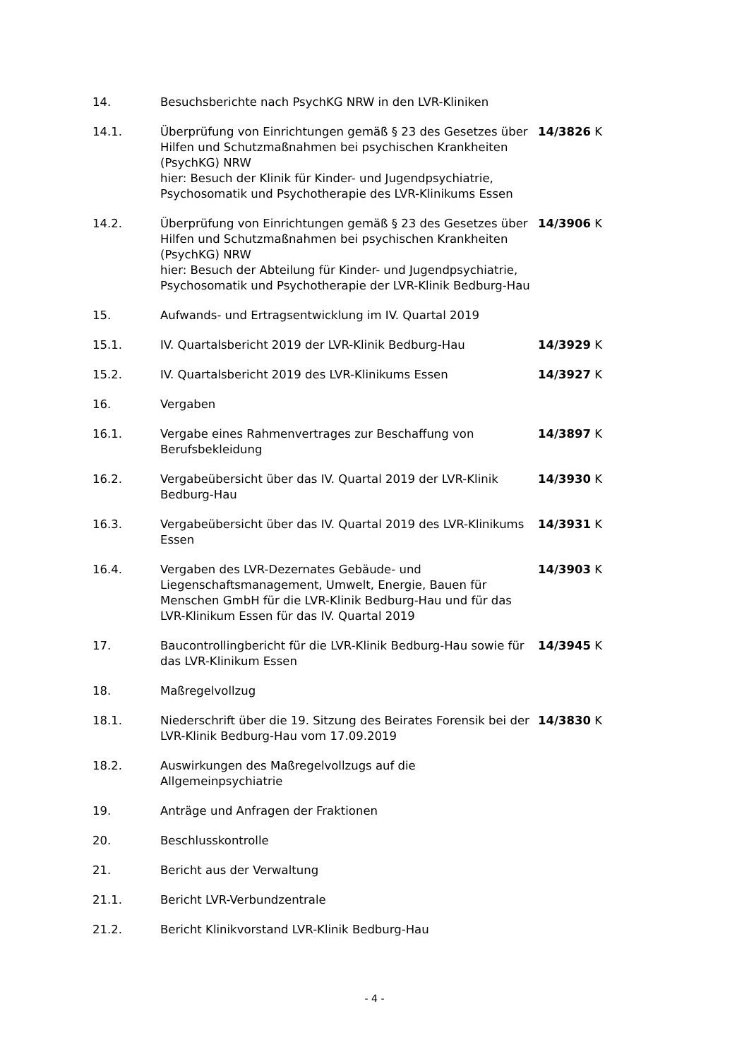| 14. | Besuchsberichte nach PsychKG NRW in den LVR-Kliniken | |
| 14.1. | Überprüfung von Einrichtungen gemäß § 23 des Gesetzes über Hilfen und Schutzmaßnahmen bei psychischen Krankheiten (PsychKG) NRW hier: Besuch der Klinik für Kinder- und Jugendpsychiatrie, Psychosomatik und Psychotherapie des LVR-Klinikums Essen | 14/3826 K |
| 14.2. | Überprüfung von Einrichtungen gemäß § 23 des Gesetzes über Hilfen und Schutzmaßnahmen bei psychischen Krankheiten (PsychKG) NRW hier: Besuch der Abteilung für Kinder- und Jugendpsychiatrie, Psychosomatik und Psychotherapie der LVR-Klinik Bedburg-Hau | 14/3906 K |
| 15. | Aufwands- und Ertragsentwicklung im IV. Quartal 2019 | |
| 15.1. | IV. Quartalsbericht 2019 der LVR-Klinik Bedburg-Hau | 14/3929 K |
| 15.2. | IV. Quartalsbericht 2019 des LVR-Klinikums Essen | 14/3927 K |
| 16. | Vergaben | |
| 16.1. | Vergabe eines Rahmenvertrages zur Beschaffung von Berufsbekleidung | 14/3897 K |
| 16.2. | Vergabeübersicht über das IV. Quartal 2019 der LVR-Klinik Bedburg-Hau | 14/3930 K |
| 16.3. | Vergabeübersicht über das IV. Quartal 2019 des LVR-Klinikums Essen | 14/3931 K |
| 16.4. | Vergaben des LVR-Dezernates Gebäude- und Liegenschaftsmanagement, Umwelt, Energie, Bauen für Menschen GmbH für die LVR-Klinik Bedburg-Hau und für das LVR-Klinikum Essen für das IV. Quartal 2019 | 14/3903 K |
| 17. | Baucontrollingbericht für die LVR-Klinik Bedburg-Hau sowie für das LVR-Klinikum Essen | 14/3945 K |
| 18. | Maßregelvollzug | |
| 18.1. | Niederschrift über die 19. Sitzung des Beirates Forensik bei der LVR-Klinik Bedburg-Hau vom 17.09.2019 | 14/3830 K |
| 18.2. | Auswirkungen des Maßregelvollzugs auf die Allgemeinpsychiatrie | |
| 19. | Anträge und Anfragen der Fraktionen | |
| 20. | Beschlusskontrolle | |
| 21. | Bericht aus der Verwaltung | |
| 21.1. | Bericht LVR-Verbundzentrale | |
| 21.2. | Bericht Klinikvorstand LVR-Klinik Bedburg-Hau | |
- 4 -